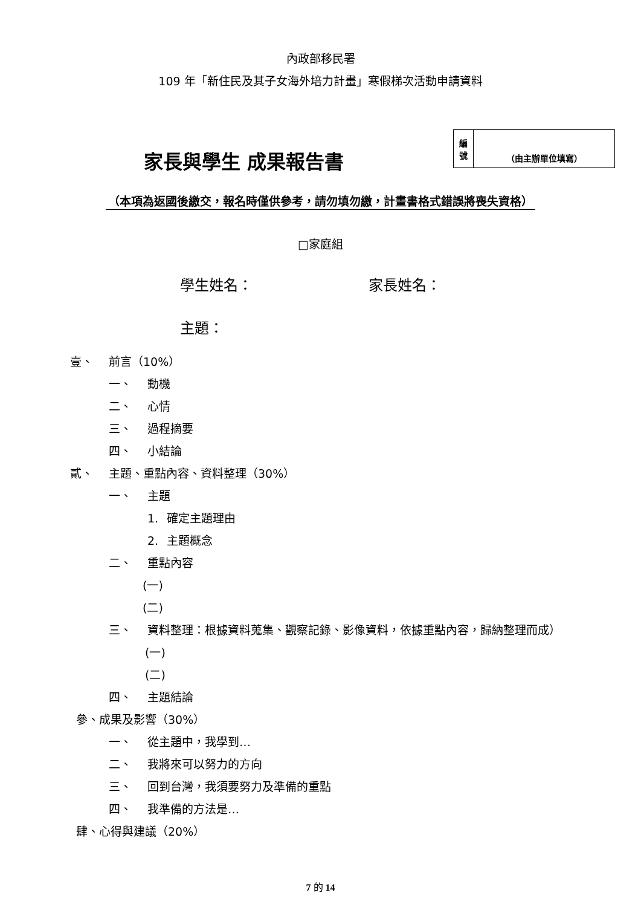內政部移民署
109 年「新住民及其子女海外培力計畫」寒假梯次活動申請資料
家長與學生 成果報告書
| 編 號 | （由主辦單位填寫） |
（本項為返國後繳交，報名時僅供參考，請勿填勿繳，計畫書格式錯誤將喪失資格）
□家庭組
學生姓名： 家長姓名：
主題：
壹、 前言（10%）
一、 動機
二、 心情
三、 過程摘要
四、 小結論
貳、 主題、重點內容、資料整理（30%）
一、 主題
1. 確定主題理由
2. 主題概念
二、 重點內容
(一)
(二)
三、 資料整理：根據資料蒐集、觀察記錄、影像資料，依據重點內容，歸納整理而成）
(一)
(二)
四、 主題結論
參、成果及影響（30%）
一、 從主題中，我學到…
二、 我將來可以努力的方向
三、 回到台灣，我須要努力及準備的重點
四、 我準備的方法是…
肆、心得與建議（20%）
7 的 14